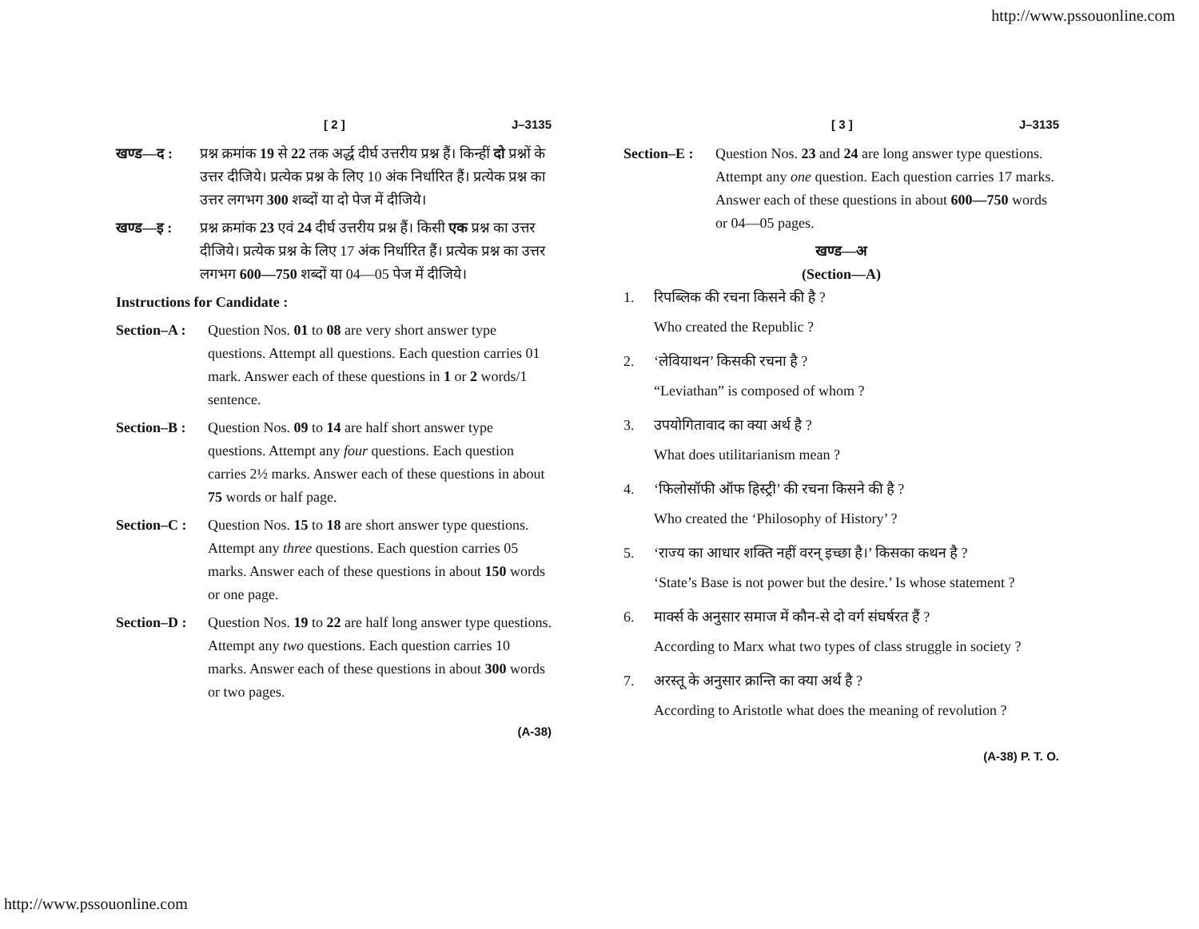http://www.pssouonline.com
[ 2 ] J–3135
खण्ड—द : प्रश्न क्रमांक 19 से 22 तक अर्द्ध दीर्घ उत्तरीय प्रश्न हैं। किन्हीं दो प्रश्नों के उत्तर दीजिये। प्रत्येक प्रश्न के लिए 10 अंक निर्धारित हैं। प्रत्येक प्रश्न का उत्तर लगभग 300 शब्दों या दो पेज में दीजिये।
खण्ड—इ : प्रश्न क्रमांक 23 एवं 24 दीर्घ उत्तरीय प्रश्न हैं। किसी एक प्रश्न का उत्तर दीजिये। प्रत्येक प्रश्न के लिए 17 अंक निर्धारित हैं। प्रत्येक प्रश्न का उत्तर लगभग 600—750 शब्दों या 04—05 पेज में दीजिये।
Instructions for Candidate :
Section–A :
Question Nos. 01 to 08 are very short answer type questions. Attempt all questions. Each question carries 01 mark. Answer each of these questions in 1 or 2 words/1 sentence.
Section–B :
Question Nos. 09 to 14 are half short answer type questions. Attempt any four questions. Each question carries 2½ marks. Answer each of these questions in about 75 words or half page.
Section–C :
Question Nos. 15 to 18 are short answer type questions. Attempt any three questions. Each question carries 05 marks. Answer each of these questions in about 150 words or one page.
Section–D :
Question Nos. 19 to 22 are half long answer type questions. Attempt any two questions. Each question carries 10 marks. Answer each of these questions in about 300 words or two pages.
(A-38)
[ 3 ] J–3135
Section–E :
Question Nos. 23 and 24 are long answer type questions. Attempt any one question. Each question carries 17 marks. Answer each of these questions in about 600—750 words or 04—05 pages.
खण्ड—अ
(Section—A)
1. रिपब्लिक की रचना किसने की है ?
Who created the Republic ?
2. ‘लेवियाथन’ किसकी रचना है ?
“Leviathan” is composed of whom ?
3. उपयोगितावाद का क्या अर्थ है ?
What does utilitarianism mean ?
4. ‘फिलोसॉफी ऑफ हिस्ट्री’ की रचना किसने की है ?
Who created the ‘Philosophy of History’ ?
5. ‘राज्य का आधार शक्ति नहीं वरन् इच्छा है।’ किसका कथन है ?
‘State’s Base is not power but the desire.’ Is whose statement ?
6. मार्क्स के अनुसार समाज में कौन-से दो वर्ग संघर्षरत हैं ?
According to Marx what two types of class struggle in society ?
7. अरस्तू के अनुसार क्रान्ति का क्या अर्थ है ?
According to Aristotle what does the meaning of revolution ?
(A-38) P. T. O.
http://www.pssouonline.com